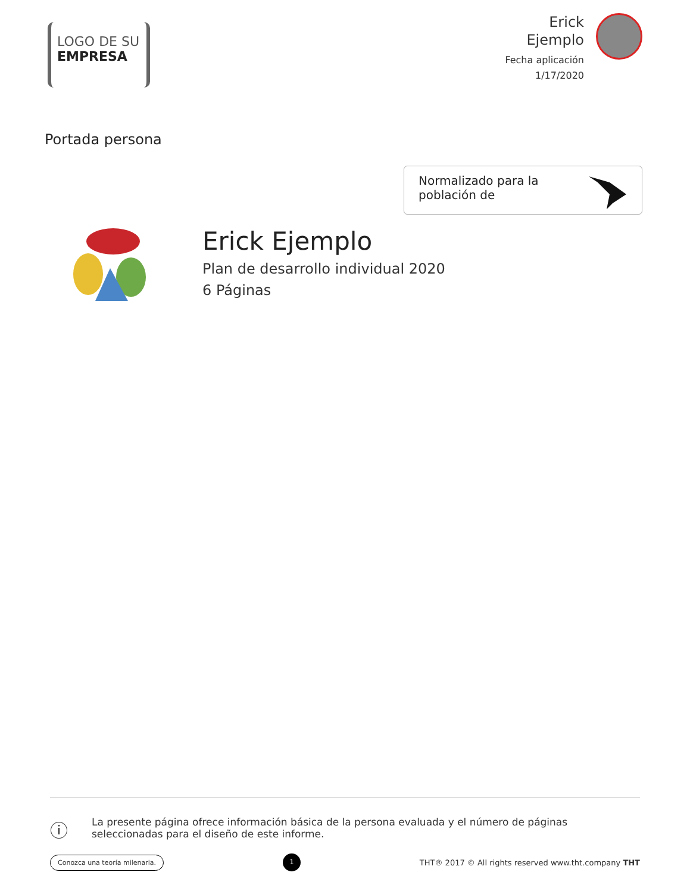LOGO DE SU
EMPRESA
Erick
Ejemplo
Fecha aplicación
1/17/2020
Portada persona
Normalizado para la
población de
Erick Ejemplo
Plan de desarrollo individual 2020
6 Páginas
ⓘ
La presente página ofrece información básica de la persona evaluada y el número de páginas seleccionadas para el diseño de este informe.
Conozca una teoría milenaria. 1 THT® 2017 © All rights reserved www.tht.company THT